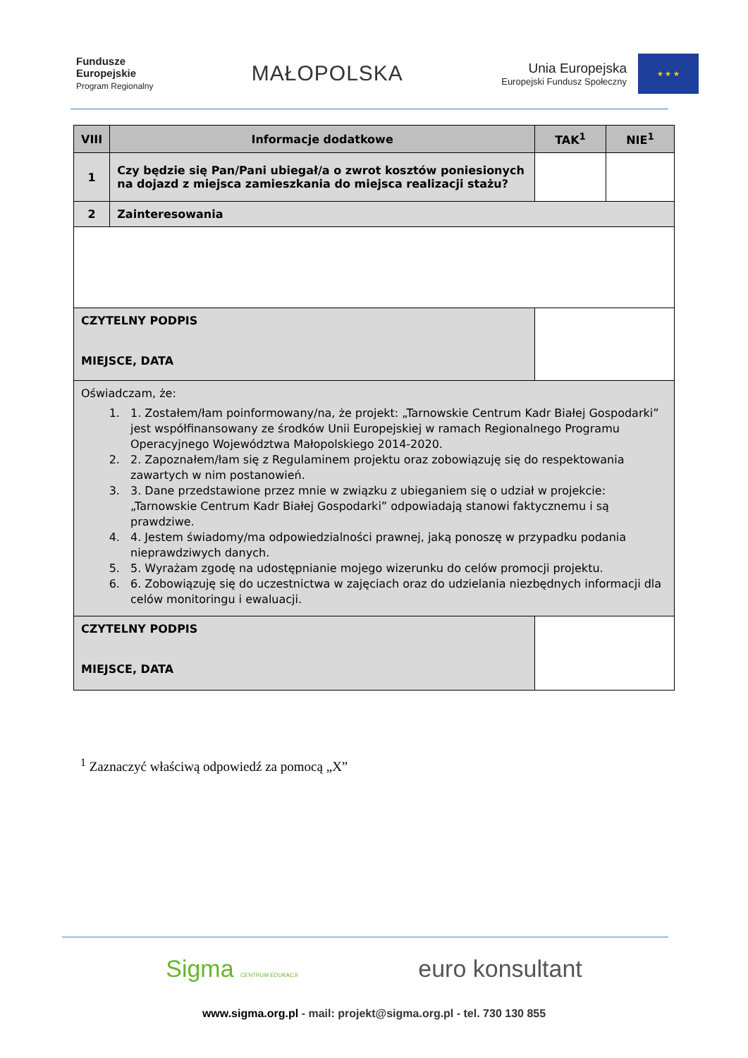Fundusze
Europejskie
Program Regionalny
MAŁOPOLSKA
Unia Europejska
Europejski Fundusz Społeczny
★ ★ ★
| VIII | Informacje dodatkowe | | TAK<sup>1</sup> | NIE<sup>1</sup> |
| --- | --- | --- | --- | --- |
| 1 | Czy będzie się Pan/Pani ubiegał/a o zwrot kosztów poniesionych na dojazd z miejsca zamieszkania do miejsca realizacji stażu? | | | |
| 2 | Zainteresowania | | | |
| CZYTELNY PODPIS MIEJSCE, DATA | | | | |
| Oświadczam, że: 1. 1. Zostałem/łam poinformowany/na, że projekt: „Tarnowskie Centrum Kadr Białej Gospodarki” jest współfinansowany ze środków Unii Europejskiej w ramach Regionalnego Programu Operacyjnego Województwa Małopolskiego 2014-2020. 2. 2. Zapoznałem/łam się z Regulaminem projektu oraz zobowiązuję się do respektowania zawartych w nim postanowień. 3. 3. Dane przedstawione przez mnie w związku z ubieganiem się o udział w projekcie: „Tarnowskie Centrum Kadr Białej Gospodarki” odpowiadają stanowi faktycznemu i są prawdziwe. 4. 4. Jestem świadomy/ma odpowiedzialności prawnej, jaką ponoszę w przypadku podania nieprawdziwych danych. 5. 5. Wyrażam zgodę na udostępnianie mojego wizerunku do celów promocji projektu. 6. 6. Zobowiązuję się do uczestnictwa w zajęciach oraz do udzielania niezbędnych informacji dla celów monitoringu i ewaluacji. | | | | |
| CZYTELNY PODPIS MIEJSCE, DATA | | | | |
<sup>1</sup> Zaznaczyć właściwą odpowiedź za pomocą „X”
Sigma CENTRUM EDUKACJI euro konsultant
www.sigma.org.pl - mail: projekt@sigma.org.pl - tel. 730 130 855